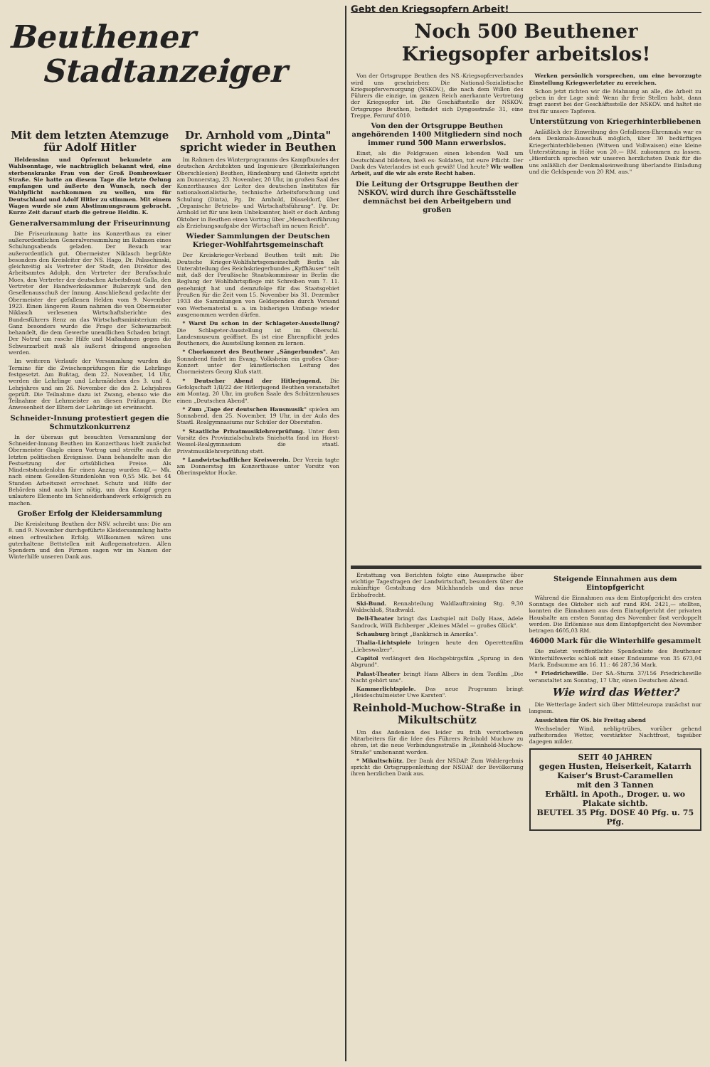Beuthener
Stadtanzeiger
Mit dem letzten Atemzuge für Adolf Hitler
Heldensinn und Opfermut bekundete am Wahlsonntage, wie nachträglich bekannt wird, eine sterbenskranke Frau von der Groß Dombrowkaer Straße. Sie hatte an diesem Tage die letzte Oelung empfangen und äußerte den Wunsch, noch der Wahlpflicht nachkommen zu wollen, um für Deutschland und Adolf Hitler zu stimmen. Mit einem Wagen wurde sie zum Abstimmungsraum gebracht. Kurze Zeit darauf starb die getreue Heldin. K.
Generalversammlung der Friseurinnung
Die Friseurinnung hatte ins Konzerthaus zu einer außerordentlichen Generalversammlung im Rahmen eines Schulungsabends geladen. Der Besuch war außerordentlich gut. Obermeister Niklasch begrüßte besonders den Kreisleiter der NS. Hago, Dr. Palaschinski, gleichzeitig als Vertreter der Stadt, den Direktor des Arbeitsamtes Adolph, den Vertreter der Berufsschule Moes, den Vertreter der deutschen Arbeitsfront Galla, den Vertreter der Handwerkskammer Bularczyk und den Gesellenausschuß der Innung. Anschließend gedachte der Obermeister der gefallenen Helden vom 9. November 1923. Einen längeren Raum nahmen die von Obermeister Niklasch verlesenen Wirtschaftsberichte des Bundesführers Renz an das Wirtschaftsministerium ein. Ganz besonders wurde die Frage der Schwarzarbeit behandelt, die dem Gewerbe unendlichen Schaden bringt. Der Notruf um rasche Hilfe und Maßnahmen gegen die Schwarzarbeit muß als äußerst dringend angesehen werden.
Im weiteren Verlaufe der Versammlung wurden die Termine für die Zwischenprüfungen für die Lehrlinge festgesetzt. Am Bußtag, dem 22. November, 14 Uhr, werden die Lehrlinge und Lehrmädchen des 3. und 4. Lehrjahres und am 26. November die des 2. Lehrjahres geprüft. Die Teilnahme dazu ist Zwang, ebenso wie die Teilnahme der Lehrmeister an diesen Prüfungen. Die Anwesenheit der Eltern der Lehrlinge ist erwünscht.
Schneider-Innung protestiert gegen die Schmutzkonkurrenz
In der überaus gut besuchten Versammlung der Schneider-Innung Beuthen im Konzerthaus hielt zunächst Obermeister Giaglo einen Vortrag und streifte auch die letzten politischen Ereignisse. Dann behandelte man die Festsetzung der ortsüblichen Preise. Als Mindeststundenlohn für einen Anzug wurden 42,— Mk. nach einem Gesellen-Stundenlohn von 0,55 Mk. bei 44 Stunden Arbeitszeit errechnet. Schutz und Hilfe der Behörden sind auch hier nötig, um den Kampf gegen unlautere Elemente im Schneiderhandwerk erfolgreich zu machen.
Großer Erfolg der Kleidersammlung
Die Kreisleitung Beuthen der NSV. schreibt uns: Die am 8. und 9. November durchgeführte Kleidersammlung hatte einen erfreulichen Erfolg. Willkommen wären uns guterhaltene Bettstellen mit Auflegematratzen. Allen Spendern und den Firmen sagen wir im Namen der Winterhilfe unseren Dank aus.
Dr. Arnhold vom „Dinta" spricht wieder in Beuthen
Im Rahmen des Winterprogramms des Kampfbundes der deutschen Architekten und Ingenieure (Bezirksleitungen Oberschlesien) Beuthen, Hindenburg und Gleiwitz spricht am Donnerstag, 23. November, 20 Uhr, im großen Saal des Konzerthauses der Leiter des deutschen Institutes für nationalsozialistische, technische Arbeitsforschung und Schulung (Dinta), Pg. Dr. Arnhold, Düsseldorf, über „Organische Betriebs- und Wirtschaftsführung". Pg. Dr. Arnhold ist für uns kein Unbekannter, hielt er doch Anfang Oktober in Beuthen einen Vortrag über „Menschenführung als Erziehungsaufgabe der Wirtschaft im neuen Reich".
Wieder Sammlungen der Deutschen Krieger-Wohlfahrtsgemeinschaft
Der Kreiskrieger-Verband Beuthen teilt mit: Die Deutsche Krieger-Wohlfahrtsgemeinschaft Berlin als Unterabteilung des Reichskriegerbundes „Kyffhäuser" teilt mit, daß der Preußische Staatskommissar in Berlin die Reglung der Wohlfahrtspflege mit Schreiben vom 7. 11. genehmigt hat und demzufolge für das Staatsgebiet Preußen für die Zeit vom 15. November bis 31. Dezember 1933 die Sammlungen von Geldspenden durch Versand von Werbematerial u. a. im bisherigen Umfange wieder ausgenommen werden dürfen.
* Warst Du schon in der Schlageter-Ausstellung? Die Schlageter-Ausstellung ist im Oberschl. Landesmuseum geöffnet. Es ist eine Ehrenpflicht jedes Beutheners, die Ausstellung kennen zu lernen.
* Chorkonzert des Beuthener „Sängerbundes". Am Sonnabend findet im Evang. Volksheim ein großes Chor-Konzert unter der künstlerischen Leitung des Chormeisters Georg Kluß statt.
* Deutscher Abend der Hitlerjugend. Die Gefolgschaft 1/II/22 der Hitlerjugend Beuthen veranstaltet am Montag, 20 Uhr, im großen Saale des Schützenhauses einen „Deutschen Abend".
* Zum „Tage der deutschen Hausmusik" spielen am Sonnabend, den 25. November, 19 Uhr, in der Aula des Staatl. Realgymnasiums nur Schüler der Oberstufen.
* Staatliche Privatmusiklehrerprüfung. Unter dem Vorsitz des Provinzialschulrats Sniehotta fand im Horst-Wessel-Realgymnasium die staatl. Privatmusiklehrerprüfung statt.
* Landwirtschaftlicher Kreisverein. Der Verein tagte am Donnerstag im Konzerthause unter Vorsitz von Oberinspektor Hocke.
Gebt den Kriegsopfern Arbeit!
Noch 500 Beuthener Kriegsopfer arbeitslos!
Von der Ortsgruppe Beuthen des NS.-Kriegsopferverbandes wird uns geschrieben: Die National-Sozialistische Kriegsopferversorgung (NSKOV.), die nach dem Willen des Führers die einzige, im ganzen Reich anerkannte Vertretung der Kriegsopfer ist. Die Geschäftsstelle der NSKOV. Ortsgruppe Beuthen, befindet sich Dyngosstraße 31, eine Treppe, Fernruf 4010.
Von den der Ortsgruppe Beuthen angehörenden 1400 Mitgliedern sind noch immer rund 500 Mann erwerbslos.
Einst, als die Feldgrauen einen lebenden Wall um Deutschland bildeten, hieß es: Soldaten, tut eure Pflicht. Der Dank des Vaterlandes ist euch gewiß! Und heute? Wir wollen Arbeit, auf die wir als erste Recht haben.
Die Leitung der Ortsgruppe Beuthen der NSKOV. wird durch ihre Geschäftsstelle demnächst bei den Arbeitgebern und großen
Werken persönlich vorsprechen, um eine bevorzugte Einstellung Kriegsverletzter zu erreichen.
Schon jetzt richten wir die Mahnung an alle, die Arbeit zu geben in der Lage sind: Wenn ihr freie Stellen habt, dann fragt zuerst bei der Geschäftsstelle der NSKOV. und haltet sie frei für unsere Tapferen.
Unterstützung von Kriegerhinterbliebenen
Anläßlich der Einweihung des Gefallenen-Ehrenmals war es dem Denkmals-Ausschuß möglich, über 30 bedürftigen Kriegerhinterbliebenen (Witwen und Vollwaisen) eine kleine Unterstützung in Höhe von 20,— RM. zukommen zu lassen. „Hierdurch sprechen wir unseren herzlichsten Dank für die uns anläßlich der Denkmalseinweihung überlandte Einladung und die Geldspende von 20 RM. aus."
Erstattung von Berichten folgte eine Aussprache über wichtige Tagesfragen der Landwirtschaft, besonders über die zukünftige Gestaltung des Milchhandels und das neue Erbhofrecht.
Ski-Bund. Rennabteilung Waldlauftraining Stg. 9,30 Waldschloß, Stadtwald.
Deli-Theater bringt das Lustspiel mit Dolly Haas, Adele Sandrock, Willi Eichberger „Kleines Mädel — großes Glück".
Schauburg bringt „Bankkrach in Amerika".
Thalia-Lichtspiele bringen heute den Operettenfilm „Liebeswalzer".
Capitol verlängert den Hochgebirgsfilm „Sprung in den Abgrund".
Palast-Theater bringt Hans Albers in dem Tonfilm „Die Nacht gehört uns".
Kammerlichtspiele. Das neue Programm bringt „Heideschulmeister Uwe Karsten".
Reinhold-Muchow-Straße in Mikultschütz
Um das Andenken des leider zu früh verstorbenen Mitarbeiters für die Idee des Führers Reinhold Muchow zu ehren, ist die neue Verbindungsstraße in „Reinhold-Muchow-Straße" umbenannt worden.
* Mikultschütz. Der Dank der NSDAP. Zum Wahlergebnis spricht die Ortsgruppenleitung der NSDAP. der Bevölkerung ihren herzlichen Dank aus.
Steigende Einnahmen aus dem Eintopfgericht
Während die Einnahmen aus dem Eintopfgericht des ersten Sonntags des Oktober sich auf rund RM. 2421,— stellten, konnten die Einnahmen aus dem Eintopfgericht der privaten Haushalte am ersten Sonntag des November fast verdoppelt werden. Die Erlösnisse aus dem Eintopfgericht des November betragen 4605,03 RM.
46000 Mark für die Winterhilfe gesammelt
Die zuletzt veröffentlichte Spendenliste des Beuthener Winterhilfswerks schloß mit einer Endsumme von 35 673,04 Mark. Endsumme am 16. 11.: 46 287,36 Mark.
* Friedrichswille. Der SA.-Sturm 37/156 Friedrichswille veranstaltet am Sonntag, 17 Uhr, einen Deutschen Abend.
Wie wird das Wetter?
Die Wetterlage ändert sich über Mitteleuropa zunächst nur langsam.
Aussichten für OS. bis Freitag abend
Wechselnder Wind, neblig-trübes, vorüber gehend aufheiterndes Wetter, verstärkter Nachtfrost, tagsüber dagegen milder.
SEIT 40 JAHREN
gegen Husten, Heiserkeit, Katarrh
Kaiser's Brust-Caramellen
mit den 3 Tannen
Erhältl. in Apoth., Droger. u. wo Plakate sichtb.
BEUTEL 35 Pfg. DOSE 40 Pfg. u. 75 Pfg.